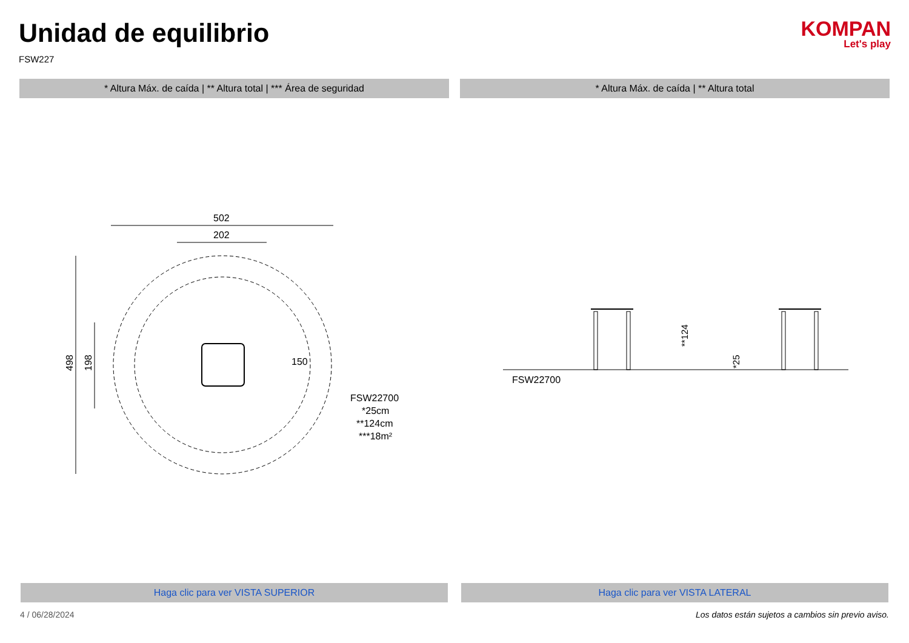Unidad de equilibrio
FSW227
KOMPAN
Let's play
* Altura Máx. de caída | ** Altura total | *** Área de seguridad
* Altura Máx. de caída | ** Altura total
502
202
498
198
150
FSW22700
*25cm
**124cm
***18m²
**124
*25
FSW22700
Haga clic para ver VISTA SUPERIOR
Haga clic para ver VISTA LATERAL
4 / 06/28/2024 Los datos están sujetos a cambios sin previo aviso.